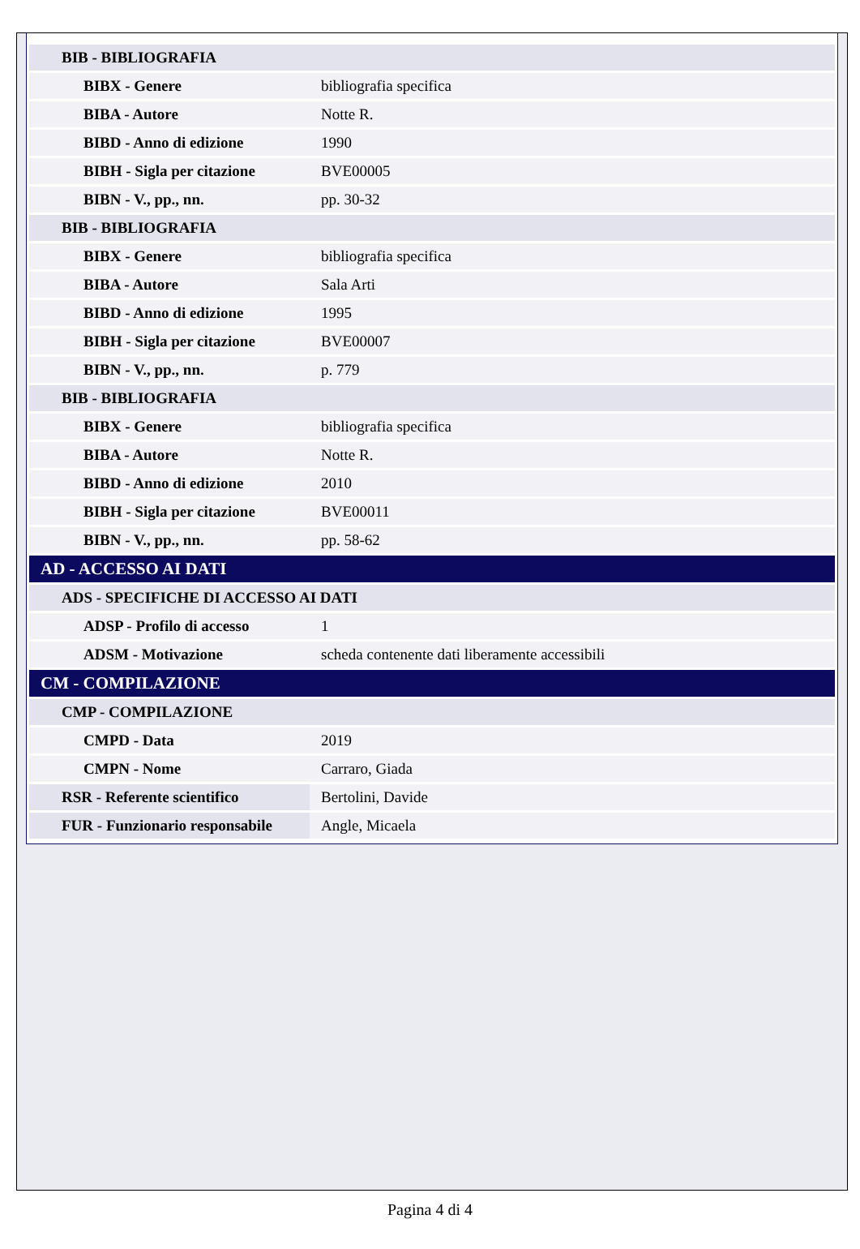| BIB - BIBLIOGRAFIA | |
| BIBX - Genere | bibliografia specifica |
| BIBA - Autore | Notte R. |
| BIBD - Anno di edizione | 1990 |
| BIBH - Sigla per citazione | BVE00005 |
| BIBN - V., pp., nn. | pp. 30-32 |
| BIB - BIBLIOGRAFIA | |
| BIBX - Genere | bibliografia specifica |
| BIBA - Autore | Sala Arti |
| BIBD - Anno di edizione | 1995 |
| BIBH - Sigla per citazione | BVE00007 |
| BIBN - V., pp., nn. | p. 779 |
| BIB - BIBLIOGRAFIA | |
| BIBX - Genere | bibliografia specifica |
| BIBA - Autore | Notte R. |
| BIBD - Anno di edizione | 2010 |
| BIBH - Sigla per citazione | BVE00011 |
| BIBN - V., pp., nn. | pp. 58-62 |
| AD - ACCESSO AI DATI | |
| ADS - SPECIFICHE DI ACCESSO AI DATI | |
| ADSP - Profilo di accesso | 1 |
| ADSM - Motivazione | scheda contenente dati liberamente accessibili |
| CM - COMPILAZIONE | |
| CMP - COMPILAZIONE | |
| CMPD - Data | 2019 |
| CMPN - Nome | Carraro, Giada |
| RSR - Referente scientifico | Bertolini, Davide |
| FUR - Funzionario responsabile | Angle, Micaela |
Pagina 4 di 4